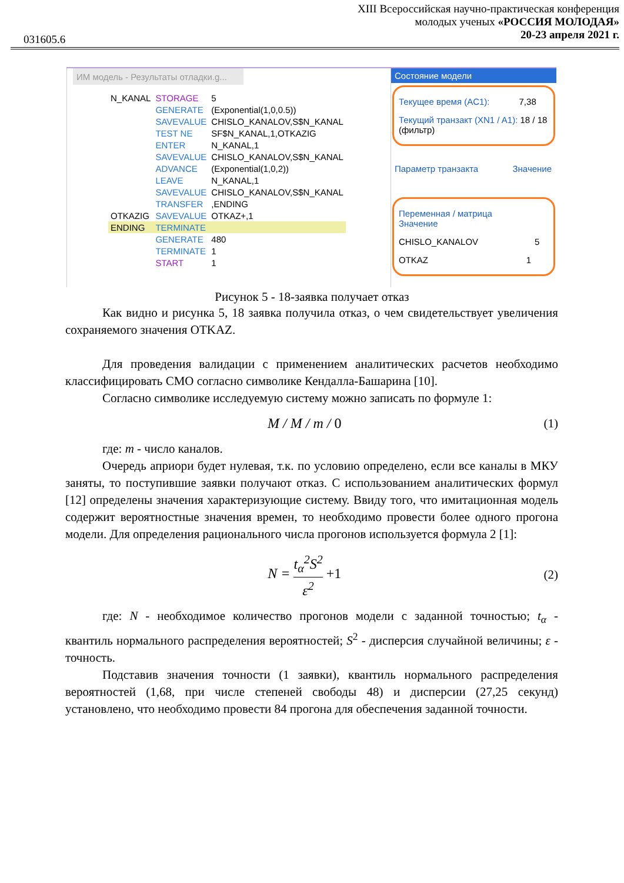031605.6
XIII Всероссийская научно-практическая конференция
молодых ученых «РОССИЯ МОЛОДАЯ»
20-23 апреля 2021 г.
ИМ модель - Результаты отладки.g...
| N_KANAL | STORAGE | 5 |
| | GENERATE | (Exponential(1,0,0.5)) |
| | SAVEVALUE | CHISLO_KANALOV,S$N_KANAL |
| | TEST NE | SF$N_KANAL,1,OTKAZIG |
| | ENTER | N_KANAL,1 |
| | SAVEVALUE | CHISLO_KANALOV,S$N_KANAL |
| | ADVANCE | (Exponential(1,0,2)) |
| | LEAVE | N_KANAL,1 |
| | SAVEVALUE | CHISLO_KANALOV,S$N_KANAL |
| | TRANSFER | ,ENDING |
| OTKAZIG | SAVEVALUE | OTKAZ+,1 |
| ENDING | TERMINATE | |
| | GENERATE | 480 |
| | TERMINATE | 1 |
| | START | 1 |
Состояние модели
Текущее время (AC1): 7,38
Текущий транзакт (XN1 / A1): 18 / 18 (фильтр)
Параметр транзакта Значение
Переменная / матрица Значение
CHISLO_KANALOV 5
OTKAZ 1
Рисунок 5 - 18-заявка получает отказ
Как видно и рисунка 5, 18 заявка получила отказ, о чем свидетельствует увеличения сохраняемого значения OTKAZ.
Для проведения валидации с применением аналитических расчетов необходимо классифицировать СМО согласно символике Кендалла-Башарина [10].
Согласно символике исследуемую систему можно записать по формуле 1:
M / M / m / 0 (1)
где: m - число каналов.
Очередь априори будет нулевая, т.к. по условию определено, если все каналы в МКУ заняты, то поступившие заявки получают отказ. С использованием аналитических формул [12] определены значения характеризующие систему. Ввиду того, что имитационная модель содержит вероятностные значения времен, то необходимо провести более одного прогона модели. Для определения рационального числа прогонов используется формула 2 [1]:
N = t<sub>α</sub><sup>2</sup>S<sup>2</sup> ε<sup>2</sup> +1 (2)
где: N - необходимое количество прогонов модели с заданной точностью; t<sub>α</sub> - квантиль нормального распределения вероятностей; S<sup>2</sup> - дисперсия случайной величины; ε - точность.
Подставив значения точности (1 заявки), квантиль нормального распределения вероятностей (1,68, при числе степеней свободы 48) и дисперсии (27,25 секунд) установлено, что необходимо провести 84 прогона для обеспечения заданной точности.